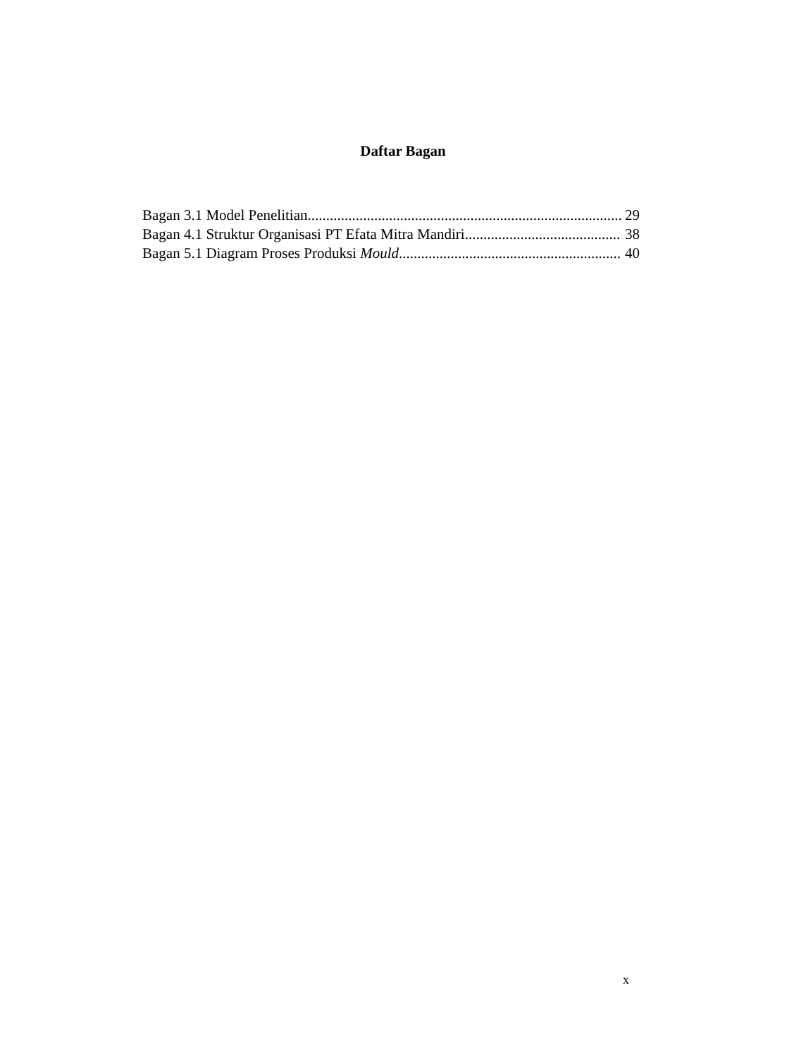Daftar Bagan
Bagan 3.1 Model Penelitian 29
Bagan 4.1 Struktur Organisasi PT Efata Mitra Mandiri 38
Bagan 5.1 Diagram Proses Produksi Mould 40
x